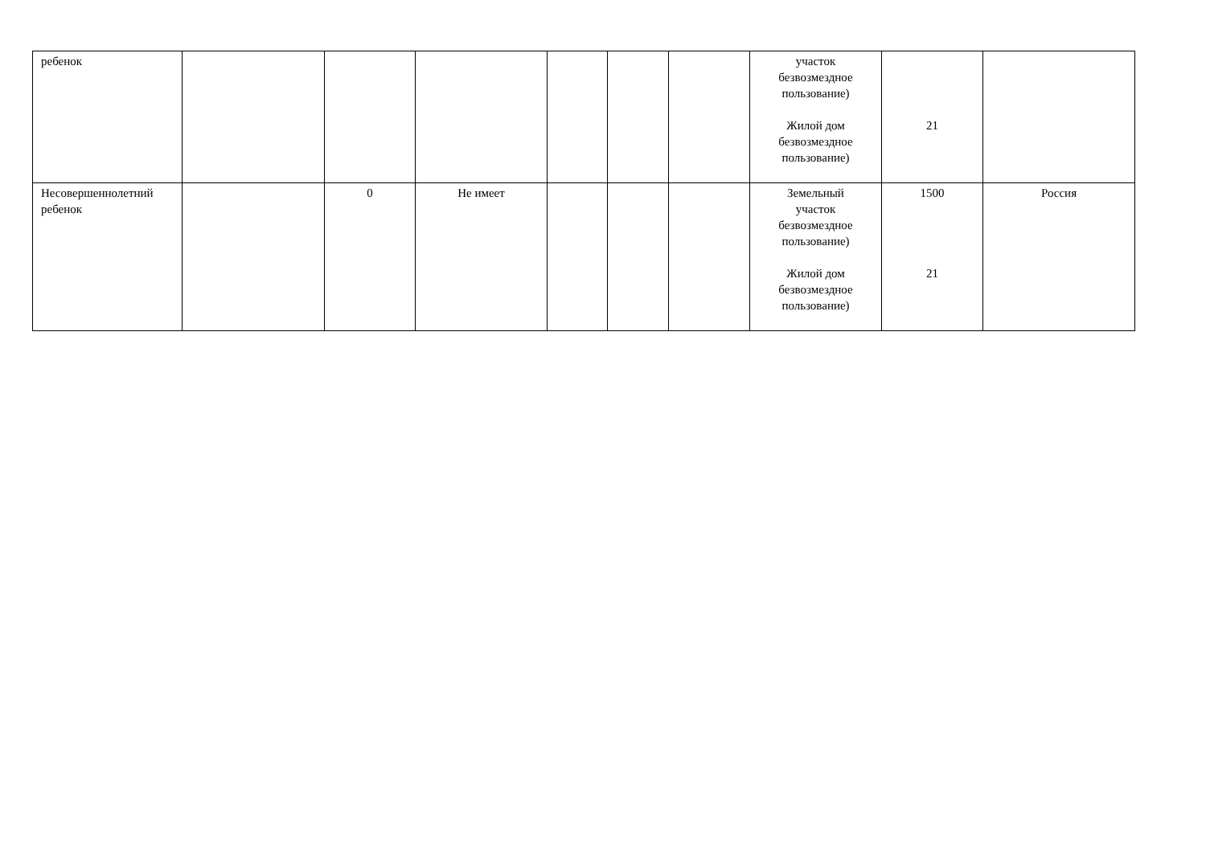| ребенок | | | | | | | участок безвозмездное пользование) Жилой дом безвозмездное пользование) | 21 | |
| Несовершеннолетний ребенок | | 0 | Не имеет | | | | Земельный участок безвозмездное пользование) Жилой дом безвозмездное пользование) | 1500 21 | Россия |